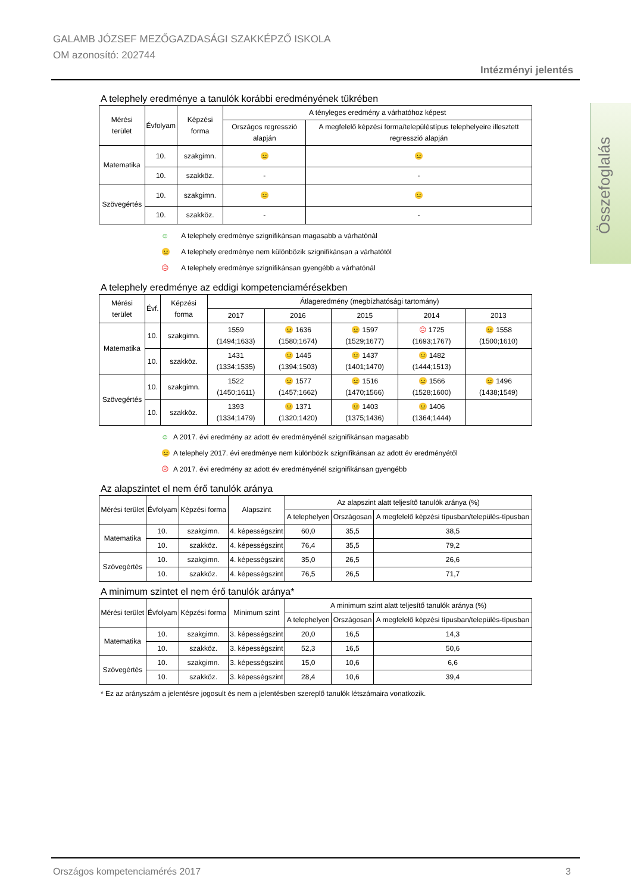GALAMB JÓZSEF MEZŐGAZDASÁGI SZAKKÉPZŐ ISKOLA
OM azonosító: 202744
Intézményi jelentés
Összefoglalás
A telephely eredménye a tanulók korábbi eredményének tükrében
| Mérési terület | Évfolyam | Képzési forma | A tényleges eredmény a várhatóhoz képest | |
| --- | --- | --- | --- | --- |
| | | | Országos regresszió alapján | A megfelelő képzési forma/településtípus telephelyeire illesztett regresszió alapján |
| Matematika | 10. | szakgimn. | 😐 | 😐 |
| | 10. | szakköz. | - | - |
| Szövegértés | 10. | szakgimn. | 😐 | 😐 |
| | 10. | szakköz. | - | - |
☺ A telephely eredménye szignifikánsan magasabb a várhatónál
😐 A telephely eredménye nem különbözik szignifikánsan a várhatótól
☹ A telephely eredménye szignifikánsan gyengébb a várhatónál
A telephely eredménye az eddigi kompetenciamérésekben
| Mérési terület | Évf. | Képzési forma | Átlageredmény (megbízhatósági tartomány) | | | | |
| --- | --- | --- | --- | --- | --- | --- | --- |
| | | | 2017 | 2016 | 2015 | 2014 | 2013 |
| Matematika | 10. | szakgimn. | 1559 (1494;1633) | 😐 1636 (1580;1674) | 😐 1597 (1529;1677) | ☹ 1725 (1693;1767) | 😐 1558 (1500;1610) |
| | 10. | szakköz. | 1431 (1334;1535) | 😐 1445 (1394;1503) | 😐 1437 (1401;1470) | 😐 1482 (1444;1513) | |
| Szövegértés | 10. | szakgimn. | 1522 (1450;1611) | 😐 1577 (1457;1662) | 😐 1516 (1470;1566) | 😐 1566 (1528;1600) | 😐 1496 (1438;1549) |
| | 10. | szakköz. | 1393 (1334;1479) | 😐 1371 (1320;1420) | 😐 1403 (1375;1436) | 😐 1406 (1364;1444) | |
☺ A 2017. évi eredmény az adott év eredményénél szignifikánsan magasabb
😐 A telephely 2017. évi eredménye nem különbözik szignifikánsan az adott év eredményétől
☹ A 2017. évi eredmény az adott év eredményénél szignifikánsan gyengébb
Az alapszintet el nem érő tanulók aránya
| Mérési terület | Évfolyam | Képzési forma | Alapszint | Az alapszint alatt teljesítő tanulók aránya (%) | | |
| --- | --- | --- | --- | --- | --- | --- |
| | | | | A telephelyen | Országosan | A megfelelő képzési típusban/település-típusban |
| Matematika | 10. | szakgimn. | 4. képességszint | 60,0 | 35,5 | 38,5 |
| | 10. | szakköz. | 4. képességszint | 76,4 | 35,5 | 79,2 |
| Szövegértés | 10. | szakgimn. | 4. képességszint | 35,0 | 26,5 | 26,6 |
| | 10. | szakköz. | 4. képességszint | 76,5 | 26,5 | 71,7 |
A minimum szintet el nem érő tanulók aránya*
| Mérési terület | Évfolyam | Képzési forma | Minimum szint | A minimum szint alatt teljesítő tanulók aránya (%) | | |
| --- | --- | --- | --- | --- | --- | --- |
| | | | | A telephelyen | Országosan | A megfelelő képzési típusban/település-típusban |
| Matematika | 10. | szakgimn. | 3. képességszint | 20,0 | 16,5 | 14,3 |
| | 10. | szakköz. | 3. képességszint | 52,3 | 16,5 | 50,6 |
| Szövegértés | 10. | szakgimn. | 3. képességszint | 15,0 | 10,6 | 6,6 |
| | 10. | szakköz. | 3. képességszint | 28,4 | 10,6 | 39,4 |
* Ez az arányszám a jelentésre jogosult és nem a jelentésben szereplő tanulók létszámaira vonatkozik.
Országos kompetenciamérés 2017 3